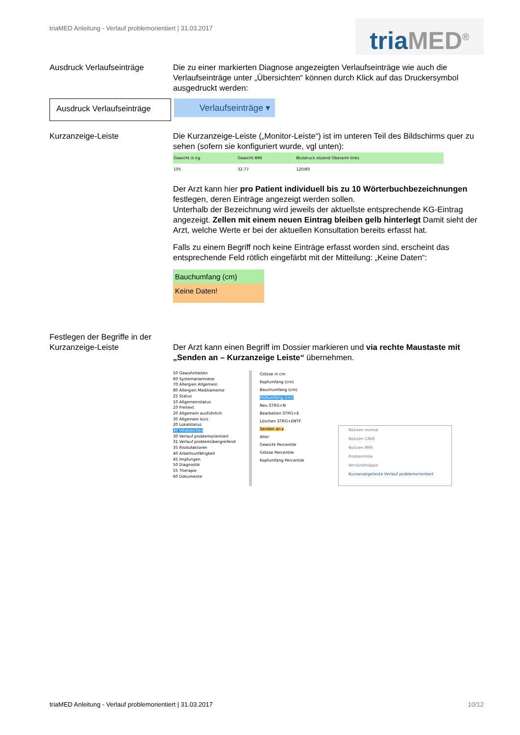triaMED Anleitung - Verlauf problemorientiert | 31.03.2017
tria MED<sup>®</sup>
Ausdruck Verlaufseinträge Die zu einer markierten Diagnose angezeigten Verlaufseinträge wie auch die Verlaufseinträge unter „Übersichten“ können durch Klick auf das Druckersymbol ausgedruckt werden:
Ausdruck Verlaufseinträge
Verlaufseinträge ▾
Kurzanzeige-Leiste Die Kurzanzeige-Leiste („Monitor-Leiste“) ist im unteren Teil des Bildschirms quer zu sehen (sofern sie konfiguriert wurde, vgl unten):
| Gewicht in kg | Gewicht BMI | Blutdruck sitzend Oberarm links |
| --- | --- | --- |
| 105 | 32.77 | 120/80 |
Der Arzt kann hier pro Patient individuell bis zu 10 Wörterbuchbezeichnungen festlegen, deren Einträge angezeigt werden sollen.
Unterhalb der Bezeichnung wird jeweils der aktuellste entsprechende KG-Eintrag angezeigt. Zellen mit einem neuen Eintrag bleiben gelb hinterlegt Damit sieht der Arzt, welche Werte er bei der aktuellen Konsultation bereits erfasst hat.
Falls zu einem Begriff noch keine Einträge erfasst worden sind, erscheint das entsprechende Feld rötlich eingefärbt mit der Mitteilung: „Keine Daten“:
Bauchumfang (cm)
Keine Daten!
Festlegen der Begriffe in der Kurzanzeige-Leiste
Der Arzt kann einen Begriff im Dossier markieren und via rechte Maustaste mit „Senden an – Kurzanzeige Leiste“ übernehmen.
50 Gewohnheiten
60 Systemanamnese
70 Allergien Allgemein
80 Allergien Medikamente
25 Status
10 Allgemeinstatus
10 Freitext
20 Allgemein ausführlich
30 Allgemein kurz
20 Lokalstatus
30 Vitalzeichen
30 Verlauf problemorientiert
31 Verlauf problemübergreifend
35 Risikofaktoren
40 Arbeitsunfähigkeit
45 Impfungen
50 Diagnostik
55 Therapie
60 Dokumente
Grösse in cm
Kopfumfang (cm)
Bauchumfang (cm)
Hüftumfang (cm)
Neu STRG+N
Bearbeiten STRG+E
Löschen STRG+ENTF
Senden an ▸
Alter
Gewicht Percentile
Grösse Percentile
Kopfumfang Percentile
Notizen normal
Notizen CAVE
Notizen MPA
Problemliste
Versandmappe
Kurzanzeigeleiste Verlauf problemorientiert
triaMED Anleitung - Verlauf problemorientiert | 31.03.2017 10/12